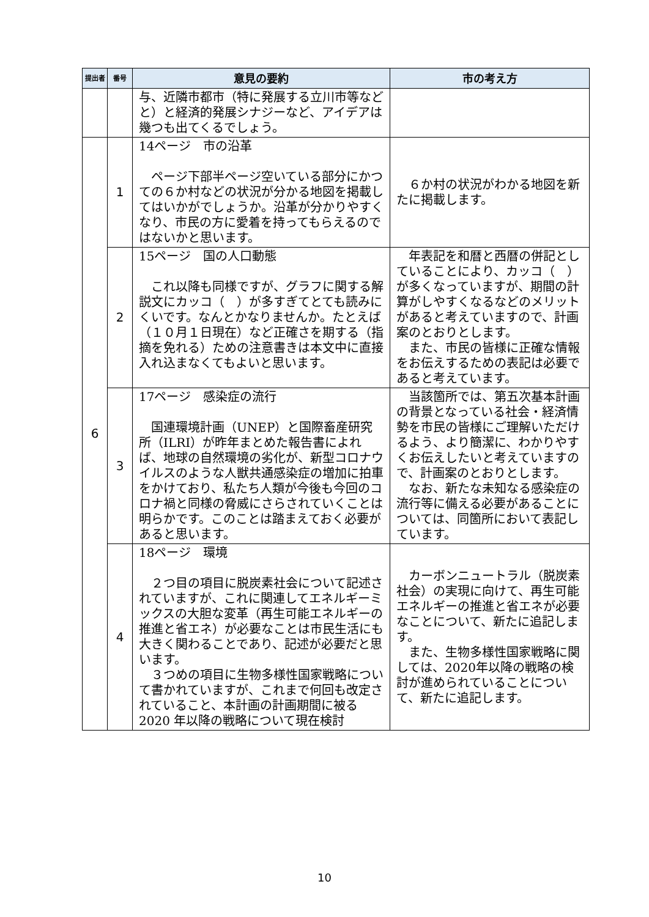| 提出者 | 番号 | 意見の要約 | 市の考え方 |
| --- | --- | --- | --- |
| | | 与、近隣市都市（特に発展する立川市等などと）と経済的発展シナジーなど、アイデアは幾つも出てくるでしょう。 | |
| 6 | 1 | 14ページ 市の沿革 ページ下部半ページ空いている部分にかつての６か村などの状況が分かる地図を掲載してはいかがでしょうか。沿革が分かりやすくなり、市民の方に愛着を持ってもらえるのではないかと思います。 | ６か村の状況がわかる地図を新たに掲載します。 |
| | 2 | 15ページ 国の人口動態 これ以降も同様ですが、グラフに関する解説文にカッコ（ ）が多すぎてとても読みにくいです。なんとかなりませんか。たとえば（１０月１日現在）など正確さを期する（指摘を免れる）ための注意書きは本文中に直接入れ込まなくてもよいと思います。 | 年表記を和暦と西暦の併記としていることにより、カッコ（ ）が多くなっていますが、期間の計算がしやすくなるなどのメリットがあると考えていますので、計画案のとおりとします。 また、市民の皆様に正確な情報をお伝えするための表記は必要であると考えています。 |
| | 3 | 17ページ 感染症の流行 国連環境計画（UNEP）と国際畜産研究所（ILRI）が昨年まとめた報告書によれば、地球の自然環境の劣化が、新型コロナウイルスのような人獣共通感染症の増加に拍車をかけており、私たち人類が今後も今回のコロナ禍と同様の脅威にさらされていくことは明らかです。このことは踏まえておく必要があると思います。 | 当該箇所では、第五次基本計画の背景となっている社会・経済情勢を市民の皆様にご理解いただけるよう、より簡潔に、わかりやすくお伝えしたいと考えていますので、計画案のとおりとします。 なお、新たな未知なる感染症の流行等に備える必要があることについては、同箇所において表記しています。 |
| | 4 | 18ページ 環境 ２つ目の項目に脱炭素社会について記述されていますが、これに関連してエネルギーミックスの大胆な変革（再生可能エネルギーの推進と省エネ）が必要なことは市民生活にも大きく関わることであり、記述が必要だと思います。 ３つめの項目に生物多様性国家戦略について書かれていますが、これまで何回も改定されていること、本計画の計画期間に被る 2020 年以降の戦略について現在検討 | カーボンニュートラル（脱炭素社会）の実現に向けて、再生可能エネルギーの推進と省エネが必要なことについて、新たに追記します。 また、生物多様性国家戦略に関しては、2020年以降の戦略の検討が進められていることについて、新たに追記します。 |
10